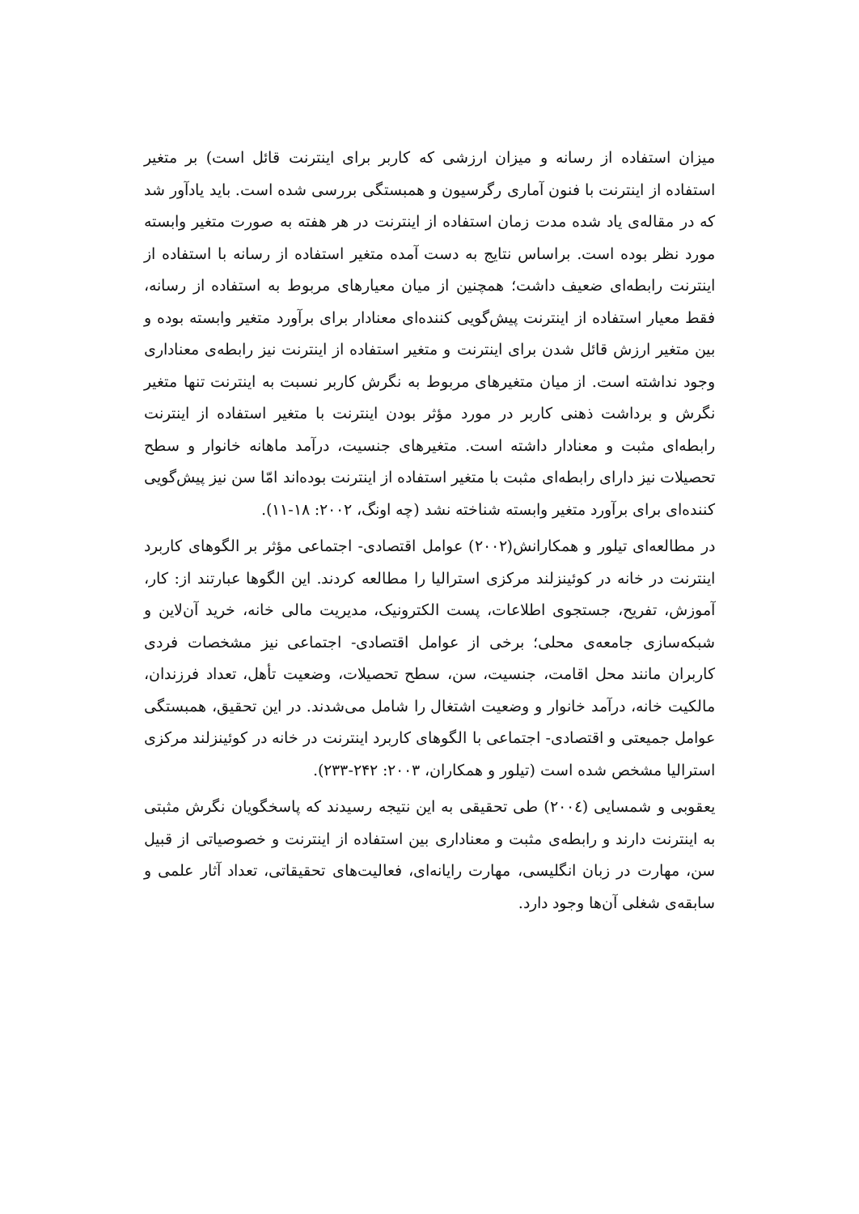میزان استفاده از رسانه و میزان ارزشی که کاربر برای اینترنت قائل است) بر متغیر استفاده از اینترنت با فنون آماری رگرسیون و همبستگی بررسی شده است. باید یادآور شد که در مقاله‌ی یاد شده مدت زمان استفاده از اینترنت در هر هفته به صورت متغیر وابسته مورد نظر بوده است. براساس نتایج به دست آمده متغیر استفاده از رسانه با استفاده از اینترنت رابطه‌ای ضعیف داشت؛ همچنین از میان معیارهای مربوط به استفاده از رسانه، فقط معیار استفاده از اینترنت پیش‌گویی کننده‌ای معنادار برای برآورد متغیر وابسته بوده و بین متغیر ارزش قائل شدن برای اینترنت و متغیر استفاده از اینترنت نیز رابطه‌ی معناداری وجود نداشته است. از میان متغیرهای مربوط به نگرش کاربر نسبت به اینترنت تنها متغیر نگرش و برداشت ذهنی کاربر در مورد مؤثر بودن اینترنت با متغیر استفاده از اینترنت رابطه‌ای مثبت و معنادار داشته است. متغیرهای جنسیت، درآمد ماهانه خانوار و سطح تحصیلات نیز دارای رابطه‌ای مثبت با متغیر استفاده از اینترنت بوده‌اند امّا سن نیز پیش‌گویی کننده‌ای برای برآورد متغیر وابسته شناخته نشد (چه اونگ، ۲۰۰۲: ۱۸-۱۱).
در مطالعه‌ای تیلور و همکارانش(۲۰۰۲) عوامل اقتصادی- اجتماعی مؤثر بر الگوهای کاربرد اینترنت در خانه در کوئینزلند مرکزی استرالیا را مطالعه کردند. این الگوها عبارتند از: کار، آموزش، تفریح، جستجوی اطلاعات، پست الکترونیک، مدیریت مالی خانه، خرید آن‌لاین و شبکه‌سازی جامعه‌ی محلی؛ برخی از عوامل اقتصادی- اجتماعی نیز مشخصات فردی کاربران مانند محل اقامت، جنسیت، سن، سطح تحصیلات، وضعیت تأهل، تعداد فرزندان، مالکیت خانه، درآمد خانوار و وضعیت اشتغال را شامل می‌شدند. در این تحقیق، همبستگی عوامل جمیعتی و اقتصادی- اجتماعی با الگوهای کاربرد اینترنت در خانه در کوئینزلند مرکزی استرالیا مشخص شده است (تیلور و همکاران، ۲۰۰۳: ۲۴۲-۲۳۳).
یعقوبی و شمسایی (۲۰۰٤) طی تحقیقی به این نتیجه رسیدند که پاسخگویان نگرش مثبتی به اینترنت دارند و رابطه‌ی مثبت و معناداری بین استفاده از اینترنت و خصوصیاتی از قبیل سن، مهارت در زبان انگلیسی، مهارت رایانه‌ای، فعالیت‌های تحقیقاتی، تعداد آثار علمی و سابقه‌ی شغلی آن‌ها وجود دارد.